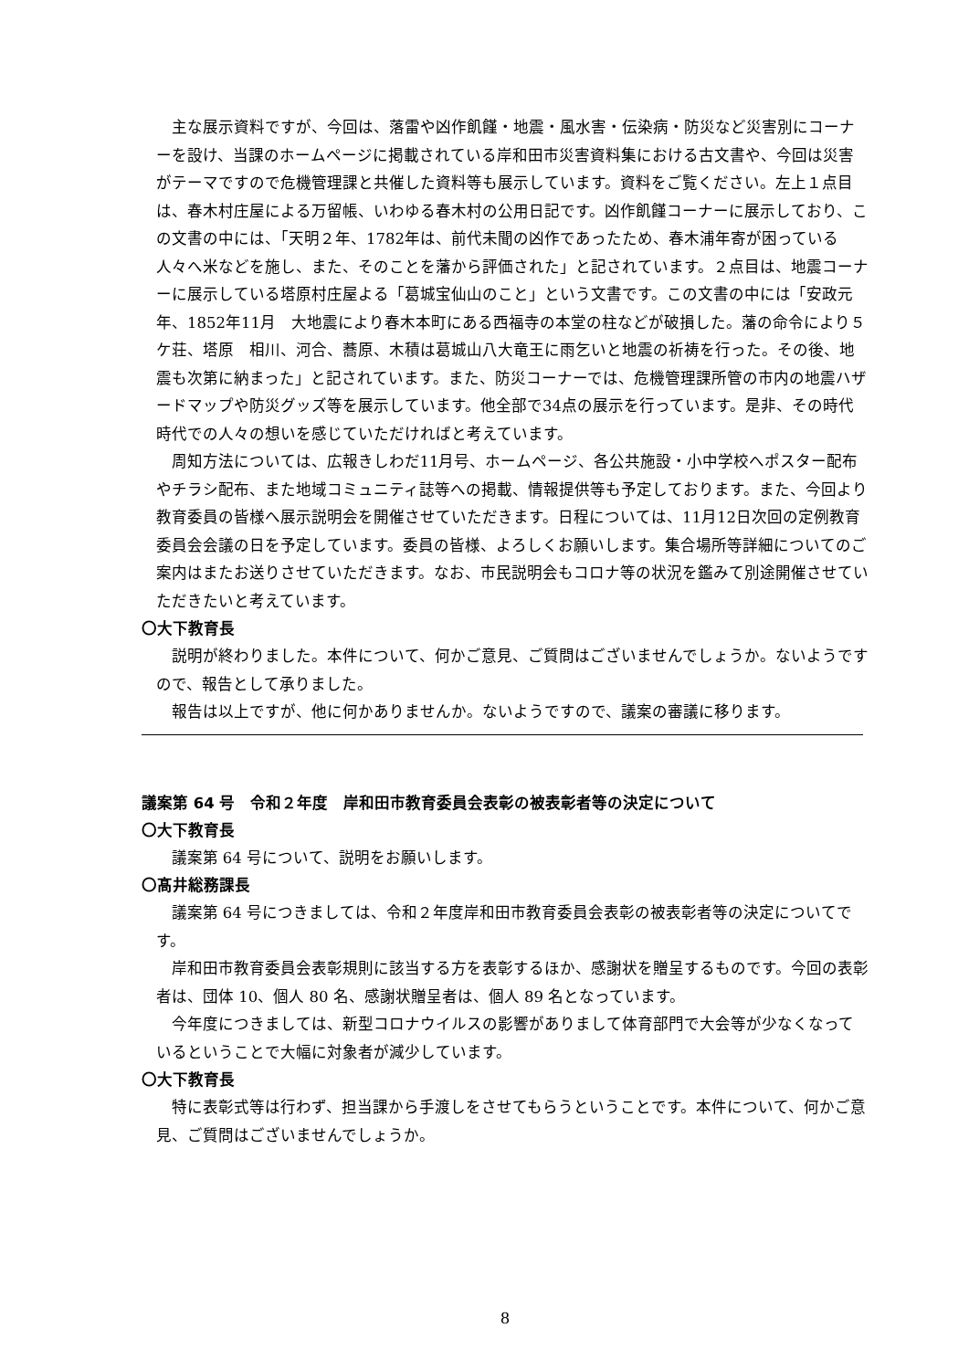主な展示資料ですが、今回は、落雷や凶作飢饉・地震・風水害・伝染病・防災など災害別にコーナーを設け、当課のホームページに掲載されている岸和田市災害資料集における古文書や、今回は災害がテーマですので危機管理課と共催した資料等も展示しています。資料をご覧ください。左上１点目は、春木村庄屋による万留帳、いわゆる春木村の公用日記です。凶作飢饉コーナーに展示しており、この文書の中には、「天明２年、1782年は、前代未聞の凶作であったため、春木浦年寄が困っている人々へ米などを施し、また、そのことを藩から評価された」と記されています。２点目は、地震コーナーに展示している塔原村庄屋よる「葛城宝仙山のこと」という文書です。この文書の中には「安政元年、1852年11月　大地震により春木本町にある西福寺の本堂の柱などが破損した。藩の命令により５ケ荘、塔原　相川、河合、蕎原、木積は葛城山八大竜王に雨乞いと地震の祈祷を行った。その後、地震も次第に納まった」と記されています。また、防災コーナーでは、危機管理課所管の市内の地震ハザードマップや防災グッズ等を展示しています。他全部で34点の展示を行っています。是非、その時代時代での人々の想いを感じていただければと考えています。
周知方法については、広報きしわだ11月号、ホームページ、各公共施設・小中学校へポスター配布やチラシ配布、また地域コミュニティ誌等への掲載、情報提供等も予定しております。また、今回より教育委員の皆様へ展示説明会を開催させていただきます。日程については、11月12日次回の定例教育委員会会議の日を予定しています。委員の皆様、よろしくお願いします。集合場所等詳細についてのご案内はまたお送りさせていただきます。なお、市民説明会もコロナ等の状況を鑑みて別途開催させていただきたいと考えています。
〇大下教育長
説明が終わりました。本件について、何かご意見、ご質問はございませんでしょうか。ないようですので、報告として承りました。
報告は以上ですが、他に何かありませんか。ないようですので、議案の審議に移ります。
議案第 64 号　令和２年度　岸和田市教育委員会表彰の被表彰者等の決定について
〇大下教育長
議案第 64 号について、説明をお願いします。
〇髙井総務課長
議案第 64 号につきましては、令和２年度岸和田市教育委員会表彰の被表彰者等の決定についてです。
岸和田市教育委員会表彰規則に該当する方を表彰するほか、感謝状を贈呈するものです。今回の表彰者は、団体 10、個人 80 名、感謝状贈呈者は、個人 89 名となっています。
今年度につきましては、新型コロナウイルスの影響がありまして体育部門で大会等が少なくなっているということで大幅に対象者が減少しています。
〇大下教育長
特に表彰式等は行わず、担当課から手渡しをさせてもらうということです。本件について、何かご意見、ご質問はございませんでしょうか。
8